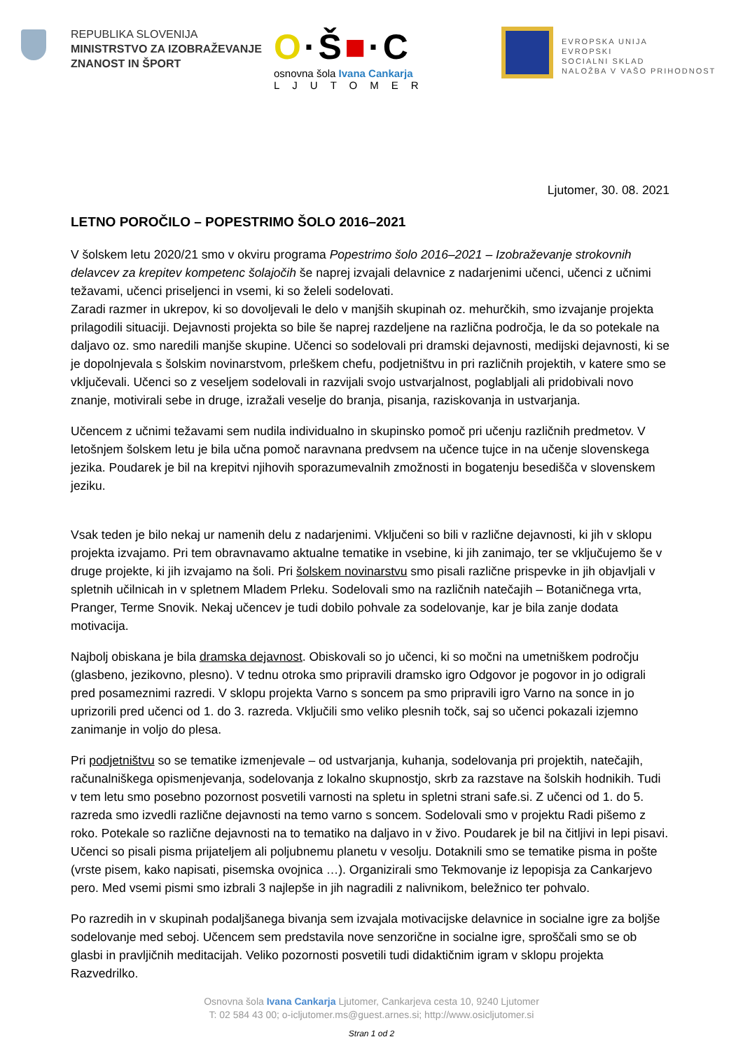REPUBLIKA SLOVENIJA
MINISTRSTVO ZA IZOBRAŽEVANJE
ZNANOST IN ŠPORT
O·Š■·C
osnovna šola Ivana Cankarja
LJUTOMER
EVROPSKA UNIJA
EVROPSKI
SOCIALNI SKLAD
NALOŽBA V VAŠO PRIHODNOST
Ljutomer, 30. 08. 2021
LETNO POROČILO – POPESTRIMO ŠOLO 2016–2021
V šolskem letu 2020/21 smo v okviru programa Popestrimo šolo 2016–2021 – Izobraževanje strokovnih delavcev za krepitev kompetenc šolajočih še naprej izvajali delavnice z nadarjenimi učenci, učenci z učnimi težavami, učenci priseljenci in vsemi, ki so želeli sodelovati.
Zaradi razmer in ukrepov, ki so dovoljevali le delo v manjših skupinah oz. mehurčkih, smo izvajanje projekta prilagodili situaciji. Dejavnosti projekta so bile še naprej razdeljene na različna področja, le da so potekale na daljavo oz. smo naredili manjše skupine. Učenci so sodelovali pri dramski dejavnosti, medijski dejavnosti, ki se je dopolnjevala s šolskim novinarstvom, prleškem chefu, podjetništvu in pri različnih projektih, v katere smo se vključevali. Učenci so z veseljem sodelovali in razvijali svojo ustvarjalnost, poglabljali ali pridobivali novo znanje, motivirali sebe in druge, izražali veselje do branja, pisanja, raziskovanja in ustvarjanja.
Učencem z učnimi težavami sem nudila individualno in skupinsko pomoč pri učenju različnih predmetov. V letošnjem šolskem letu je bila učna pomoč naravnana predvsem na učence tujce in na učenje slovenskega jezika. Poudarek je bil na krepitvi njihovih sporazumevalnih zmožnosti in bogatenju besedišča v slovenskem jeziku.
Vsak teden je bilo nekaj ur namenih delu z nadarjenimi. Vključeni so bili v različne dejavnosti, ki jih v sklopu projekta izvajamo. Pri tem obravnavamo aktualne tematike in vsebine, ki jih zanimajo, ter se vključujemo še v druge projekte, ki jih izvajamo na šoli. Pri šolskem novinarstvu smo pisali različne prispevke in jih objavljali v spletnih učilnicah in v spletnem Mladem Prleku. Sodelovali smo na različnih natečajih – Botaničnega vrta, Pranger, Terme Snovik. Nekaj učencev je tudi dobilo pohvale za sodelovanje, kar je bila zanje dodata motivacija.
Najbolj obiskana je bila dramska dejavnost. Obiskovali so jo učenci, ki so močni na umetniškem področju (glasbeno, jezikovno, plesno). V tednu otroka smo pripravili dramsko igro Odgovor je pogovor in jo odigrali pred posameznimi razredi. V sklopu projekta Varno s soncem pa smo pripravili igro Varno na sonce in jo uprizorili pred učenci od 1. do 3. razreda. Vključili smo veliko plesnih točk, saj so učenci pokazali izjemno zanimanje in voljo do plesa.
Pri podjetništvu so se tematike izmenjevale – od ustvarjanja, kuhanja, sodelovanja pri projektih, natečajih, računalniškega opismenjevanja, sodelovanja z lokalno skupnostjo, skrb za razstave na šolskih hodnikih. Tudi v tem letu smo posebno pozornost posvetili varnosti na spletu in spletni strani safe.si. Z učenci od 1. do 5. razreda smo izvedli različne dejavnosti na temo varno s soncem. Sodelovali smo v projektu Radi pišemo z roko. Potekale so različne dejavnosti na to tematiko na daljavo in v živo. Poudarek je bil na čitljivi in lepi pisavi. Učenci so pisali pisma prijateljem ali poljubnemu planetu v vesolju. Dotaknili smo se tematike pisma in pošte (vrste pisem, kako napisati, pisemska ovojnica …). Organizirali smo Tekmovanje iz lepopisja za Cankarjevo pero. Med vsemi pismi smo izbrali 3 najlepše in jih nagradili z nalivnikom, beležnico ter pohvalo.
Po razredih in v skupinah podaljšanega bivanja sem izvajala motivacijske delavnice in socialne igre za boljše sodelovanje med seboj. Učencem sem predstavila nove senzorične in socialne igre, sproščali smo se ob glasbi in pravljičnih meditacijah. Veliko pozornosti posvetili tudi didaktičnim igram v sklopu projekta Razvedrilko.
Osnovna šola Ivana Cankarja Ljutomer, Cankarjeva cesta 10, 9240 Ljutomer
T: 02 584 43 00; o-icljutomer.ms@guest.arnes.si; http://www.osicljutomer.si
Stran 1 od 2